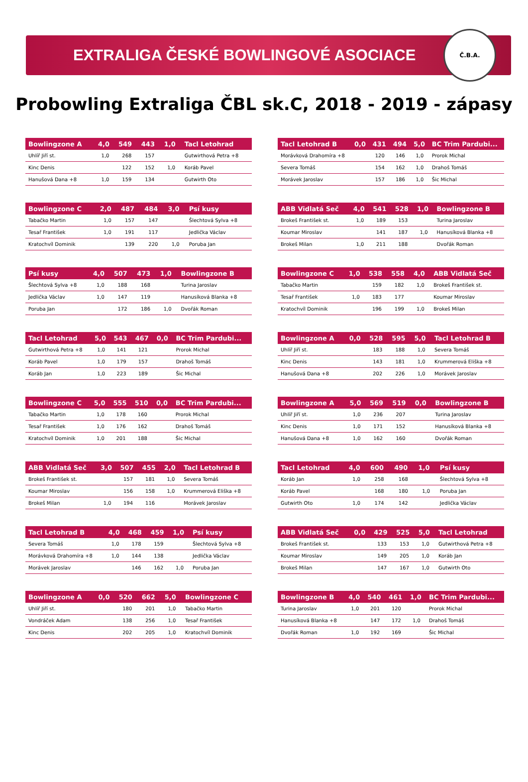EXTRALIGA ČESKÉ BOWLINGOVÉ ASOCIACE
Č.B.A.
Probowling Extraliga ČBL sk.C, 2018 - 2019 - zápasy
| Bowlingzone A | 4,0 | 549 | 443 | 1,0 | Tacl Letohrad |
| --- | --- | --- | --- | --- | --- |
| Uhlíř Jiří st. | 1,0 | 268 | 157 | | Gutwirthová Petra +8 |
| Kinc Denis | | 122 | 152 | 1,0 | Koráb Pavel |
| Hanušová Dana +8 | 1,0 | 159 | 134 | | Gutwirth Oto |
| Tacl Letohrad B | 0,0 | 431 | 494 | 5,0 | BC Trim Pardubi... |
| --- | --- | --- | --- | --- | --- |
| Morávková Drahomíra +8 | | 120 | 146 | 1,0 | Prorok Michal |
| Severa Tomáš | | 154 | 162 | 1,0 | Drahoš Tomáš |
| Morávek Jaroslav | | 157 | 186 | 1,0 | Šic Michal |
| Bowlingzone C | 2,0 | 487 | 484 | 3,0 | Psí kusy |
| --- | --- | --- | --- | --- | --- |
| Tabačko Martin | 1,0 | 157 | 147 | | Šlechtová Sylva +8 |
| Tesař František | 1,0 | 191 | 117 | | Jedlička Václav |
| Kratochvíl Dominik | | 139 | 220 | 1,0 | Poruba Jan |
| ABB Vidlatá Seč | 4,0 | 541 | 528 | 1,0 | Bowlingzone B |
| --- | --- | --- | --- | --- | --- |
| Brokeš František st. | 1,0 | 189 | 153 | | Turina Jaroslav |
| Koumar Miroslav | | 141 | 187 | 1,0 | Hanusíková Blanka +8 |
| Brokeš Milan | 1,0 | 211 | 188 | | Dvořák Roman |
| Psí kusy | 4,0 | 507 | 473 | 1,0 | Bowlingzone B |
| --- | --- | --- | --- | --- | --- |
| Šlechtová Sylva +8 | 1,0 | 188 | 168 | | Turina Jaroslav |
| Jedlička Václav | 1,0 | 147 | 119 | | Hanusíková Blanka +8 |
| Poruba Jan | | 172 | 186 | 1,0 | Dvořák Roman |
| Bowlingzone C | 1,0 | 538 | 558 | 4,0 | ABB Vidlatá Seč |
| --- | --- | --- | --- | --- | --- |
| Tabačko Martin | | 159 | 182 | 1,0 | Brokeš František st. |
| Tesař František | 1,0 | 183 | 177 | | Koumar Miroslav |
| Kratochvíl Dominik | | 196 | 199 | 1,0 | Brokeš Milan |
| Tacl Letohrad | 5,0 | 543 | 467 | 0,0 | BC Trim Pardubi... |
| --- | --- | --- | --- | --- | --- |
| Gutwirthová Petra +8 | 1,0 | 141 | 121 | | Prorok Michal |
| Koráb Pavel | 1,0 | 179 | 157 | | Drahoš Tomáš |
| Koráb Jan | 1,0 | 223 | 189 | | Šic Michal |
| Bowlingzone A | 0,0 | 528 | 595 | 5,0 | Tacl Letohrad B |
| --- | --- | --- | --- | --- | --- |
| Uhlíř Jiří st. | | 183 | 188 | 1,0 | Severa Tomáš |
| Kinc Denis | | 143 | 181 | 1,0 | Krummerová Eliška +8 |
| Hanušová Dana +8 | | 202 | 226 | 1,0 | Morávek Jaroslav |
| Bowlingzone C | 5,0 | 555 | 510 | 0,0 | BC Trim Pardubi... |
| --- | --- | --- | --- | --- | --- |
| Tabačko Martin | 1,0 | 178 | 160 | | Prorok Michal |
| Tesař František | 1,0 | 176 | 162 | | Drahoš Tomáš |
| Kratochvíl Dominik | 1,0 | 201 | 188 | | Šic Michal |
| Bowlingzone A | 5,0 | 569 | 519 | 0,0 | Bowlingzone B |
| --- | --- | --- | --- | --- | --- |
| Uhlíř Jiří st. | 1,0 | 236 | 207 | | Turina Jaroslav |
| Kinc Denis | 1,0 | 171 | 152 | | Hanusíková Blanka +8 |
| Hanušová Dana +8 | 1,0 | 162 | 160 | | Dvořák Roman |
| ABB Vidlatá Seč | 3,0 | 507 | 455 | 2,0 | Tacl Letohrad B |
| --- | --- | --- | --- | --- | --- |
| Brokeš František st. | | 157 | 181 | 1,0 | Severa Tomáš |
| Koumar Miroslav | | 156 | 158 | 1,0 | Krummerová Eliška +8 |
| Brokeš Milan | 1,0 | 194 | 116 | | Morávek Jaroslav |
| Tacl Letohrad | 4,0 | 600 | 490 | 1,0 | Psí kusy |
| --- | --- | --- | --- | --- | --- |
| Koráb Jan | 1,0 | 258 | 168 | | Šlechtová Sylva +8 |
| Koráb Pavel | | 168 | 180 | 1,0 | Poruba Jan |
| Gutwirth Oto | 1,0 | 174 | 142 | | Jedlička Václav |
| Tacl Letohrad B | 4,0 | 468 | 459 | 1,0 | Psí kusy |
| --- | --- | --- | --- | --- | --- |
| Severa Tomáš | 1,0 | 178 | 159 | | Šlechtová Sylva +8 |
| Morávková Drahomíra +8 | 1,0 | 144 | 138 | | Jedlička Václav |
| Morávek Jaroslav | | 146 | 162 | 1,0 | Poruba Jan |
| ABB Vidlatá Seč | 0,0 | 429 | 525 | 5,0 | Tacl Letohrad |
| --- | --- | --- | --- | --- | --- |
| Brokeš František st. | | 133 | 153 | 1,0 | Gutwirthová Petra +8 |
| Koumar Miroslav | | 149 | 205 | 1,0 | Koráb Jan |
| Brokeš Milan | | 147 | 167 | 1,0 | Gutwirth Oto |
| Bowlingzone A | 0,0 | 520 | 662 | 5,0 | Bowlingzone C |
| --- | --- | --- | --- | --- | --- |
| Uhlíř Jiří st. | | 180 | 201 | 1,0 | Tabačko Martin |
| Vondráček Adam | | 138 | 256 | 1,0 | Tesař František |
| Kinc Denis | | 202 | 205 | 1,0 | Kratochvíl Dominik |
| Bowlingzone B | 4,0 | 540 | 461 | 1,0 | BC Trim Pardubi... |
| --- | --- | --- | --- | --- | --- |
| Turina Jaroslav | 1,0 | 201 | 120 | | Prorok Michal |
| Hanusíková Blanka +8 | | 147 | 172 | 1,0 | Drahoš Tomáš |
| Dvořák Roman | 1,0 | 192 | 169 | | Šic Michal |